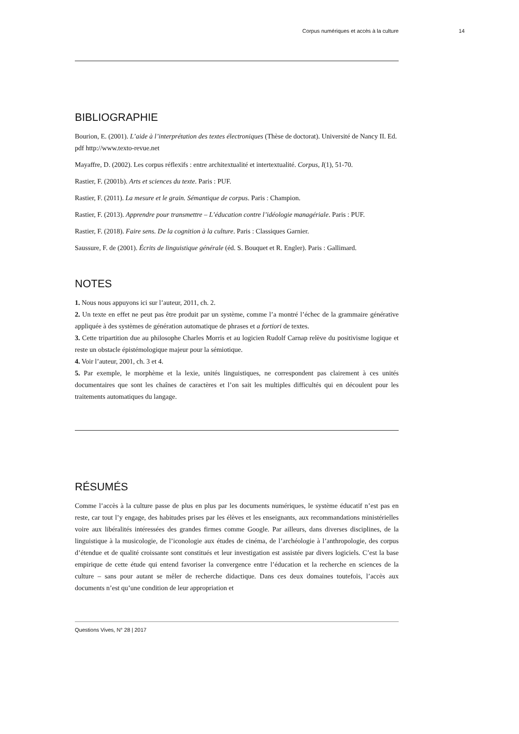Corpus numériques et accès à la culture 14
BIBLIOGRAPHIE
Bourion, E. (2001). L’aide à l’interprétation des textes électroniques (Thèse de doctorat). Université de Nancy II. Ed. pdf http://www.texto-revue.net
Mayaffre, D. (2002). Les corpus réflexifs : entre architextualité et intertextualité. Corpus, I(1), 51-70.
Rastier, F. (2001b). Arts et sciences du texte. Paris : PUF.
Rastier, F. (2011). La mesure et le grain. Sémantique de corpus. Paris : Champion.
Rastier, F. (2013). Apprendre pour transmettre – L’éducation contre l’idéologie managériale. Paris : PUF.
Rastier, F. (2018). Faire sens. De la cognition à la culture. Paris : Classiques Garnier.
Saussure, F. de (2001). Écrits de linguistique générale (éd. S. Bouquet et R. Engler). Paris : Gallimard.
NOTES
1. Nous nous appuyons ici sur l’auteur, 2011, ch. 2.
2. Un texte en effet ne peut pas être produit par un système, comme l’a montré l’échec de la grammaire générative appliquée à des systèmes de génération automatique de phrases et a fortiori de textes.
3. Cette tripartition due au philosophe Charles Morris et au logicien Rudolf Carnap relève du positivisme logique et reste un obstacle épistémologique majeur pour la sémiotique.
4. Voir l’auteur, 2001, ch. 3 et 4.
5. Par exemple, le morphème et la lexie, unités linguistiques, ne correspondent pas clairement à ces unités documentaires que sont les chaînes de caractères et l’on sait les multiples difficultés qui en découlent pour les traitements automatiques du langage.
RÉSUMÉS
Comme l’accès à la culture passe de plus en plus par les documents numériques, le système éducatif n’est pas en reste, car tout l’y engage, des habitudes prises par les élèves et les enseignants, aux recommandations ministérielles voire aux libéralités intéressées des grandes firmes comme Google. Par ailleurs, dans diverses disciplines, de la linguistique à la musicologie, de l’iconologie aux études de cinéma, de l’archéologie à l’anthropologie, des corpus d’étendue et de qualité croissante sont constitués et leur investigation est assistée par divers logiciels. C’est la base empirique de cette étude qui entend favoriser la convergence entre l’éducation et la recherche en sciences de la culture – sans pour autant se mêler de recherche didactique. Dans ces deux domaines toutefois, l’accès aux documents n’est qu’une condition de leur appropriation et
Questions Vives, N° 28 | 2017